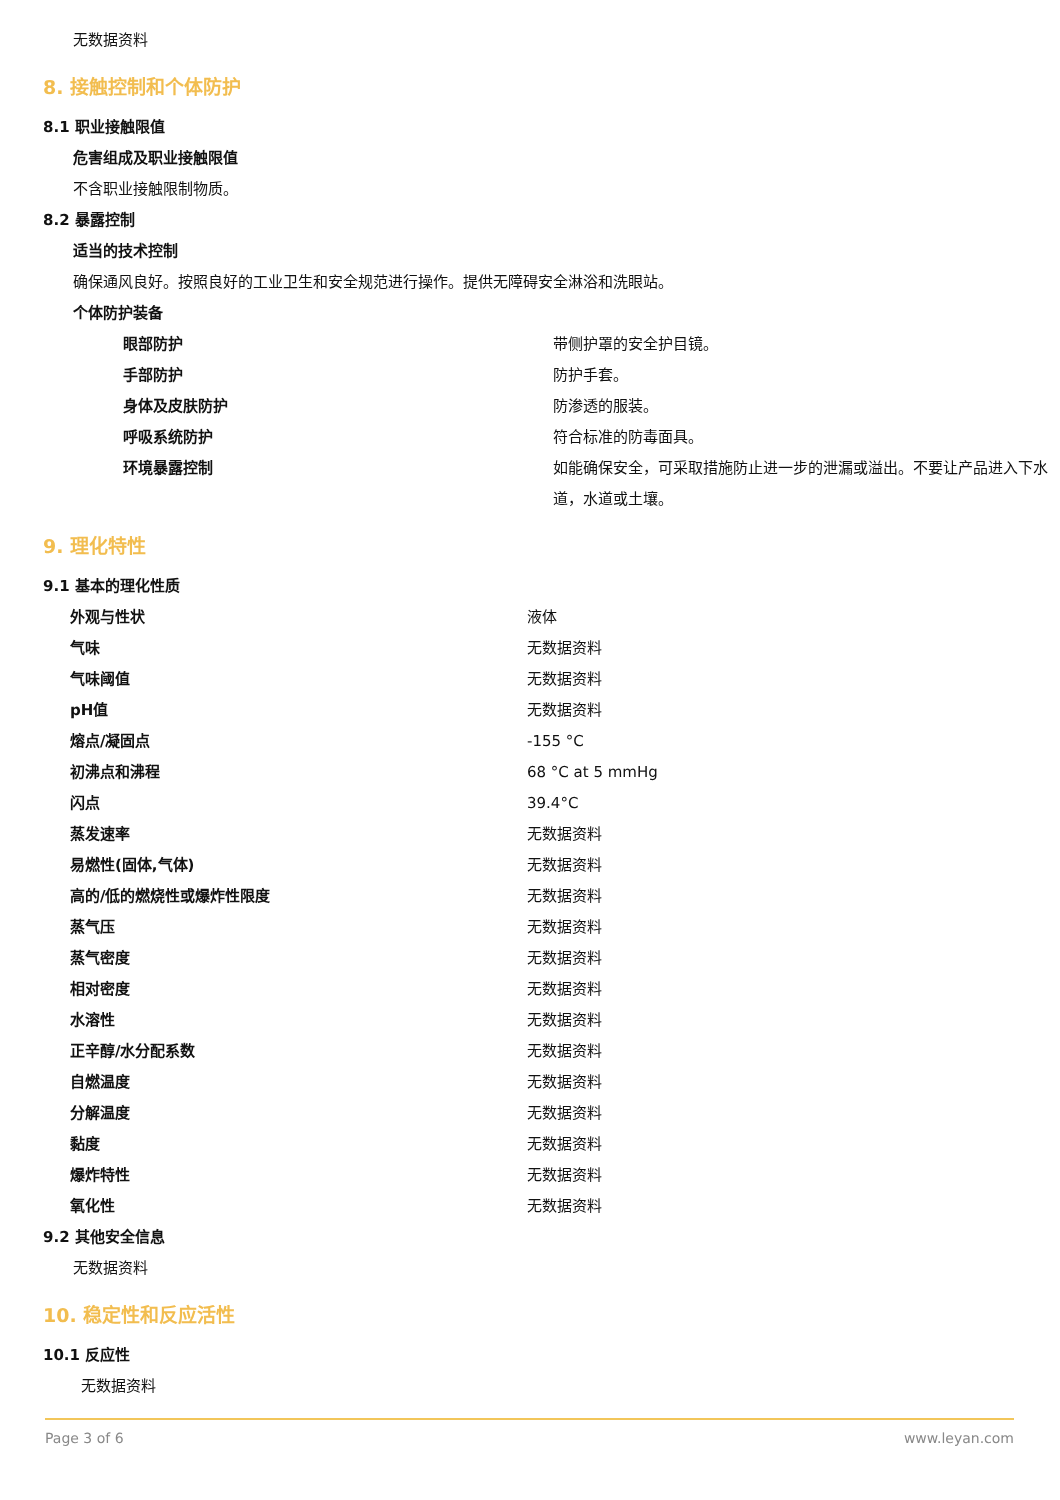无数据资料
8. 接触控制和个体防护
8.1 职业接触限值
危害组成及职业接触限值
不含职业接触限制物质。
8.2 暴露控制
适当的技术控制
确保通风良好。按照良好的工业卫生和安全规范进行操作。提供无障碍安全淋浴和洗眼站。
个体防护装备
| 眼部防护 | 带侧护罩的安全护目镜。 |
| 手部防护 | 防护手套。 |
| 身体及皮肤防护 | 防渗透的服装。 |
| 呼吸系统防护 | 符合标准的防毒面具。 |
| 环境暴露控制 | 如能确保安全，可采取措施防止进一步的泄漏或溢出。不要让产品进入下水道，水道或土壤。 |
9. 理化特性
9.1 基本的理化性质
| 外观与性状 | 液体 |
| 气味 | 无数据资料 |
| 气味阈值 | 无数据资料 |
| pH值 | 无数据资料 |
| 熔点/凝固点 | -155 °C |
| 初沸点和沸程 | 68 °C at 5 mmHg |
| 闪点 | 39.4°C |
| 蒸发速率 | 无数据资料 |
| 易燃性(固体,气体) | 无数据资料 |
| 高的/低的燃烧性或爆炸性限度 | 无数据资料 |
| 蒸气压 | 无数据资料 |
| 蒸气密度 | 无数据资料 |
| 相对密度 | 无数据资料 |
| 水溶性 | 无数据资料 |
| 正辛醇/水分配系数 | 无数据资料 |
| 自燃温度 | 无数据资料 |
| 分解温度 | 无数据资料 |
| 黏度 | 无数据资料 |
| 爆炸特性 | 无数据资料 |
| 氧化性 | 无数据资料 |
9.2 其他安全信息
无数据资料
10. 稳定性和反应活性
10.1 反应性
无数据资料
Page 3 of 6 www.leyan.com